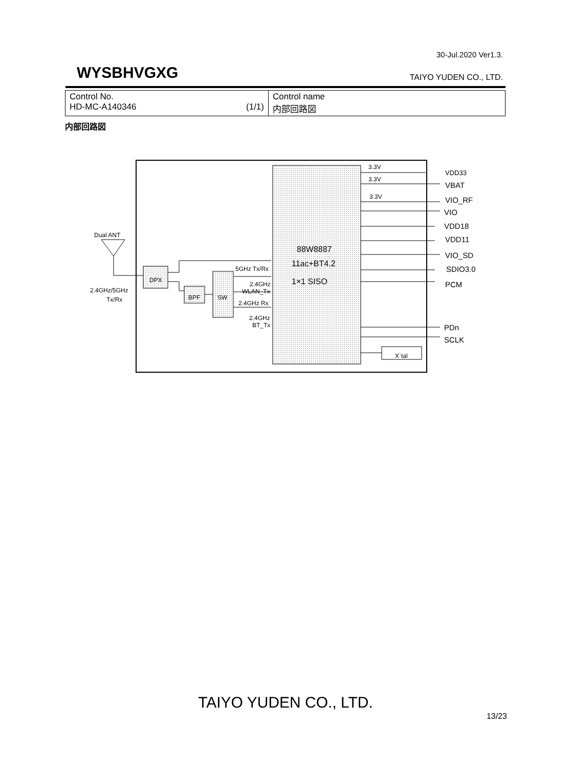30-Jul.2020 Ver1.3.
WYSBHVGXG TAIYO YUDEN CO., LTD.
| Control No. HD-MC-A140346 (1/1) | Control name 内部回路図 |
内部回路図
88W8887
11ac+BT4.2
1×1 SISO
DPX
BPF
SW
X`tal
Dual ANT
2.4GHz/5GHz
Tx/Rx
5GHz Tx/Rx
2.4GHz
WLAN_Tx
2.4GHz Rx
2.4GHz
BT_Tx
3.3V
3.3V
3.3V
VDD33
VBAT
VIO_RF
VIO
VDD18
VDD11
VIO_SD
SDIO3.0
PCM
PDn
SCLK
TAIYO YUDEN CO., LTD.
13/23